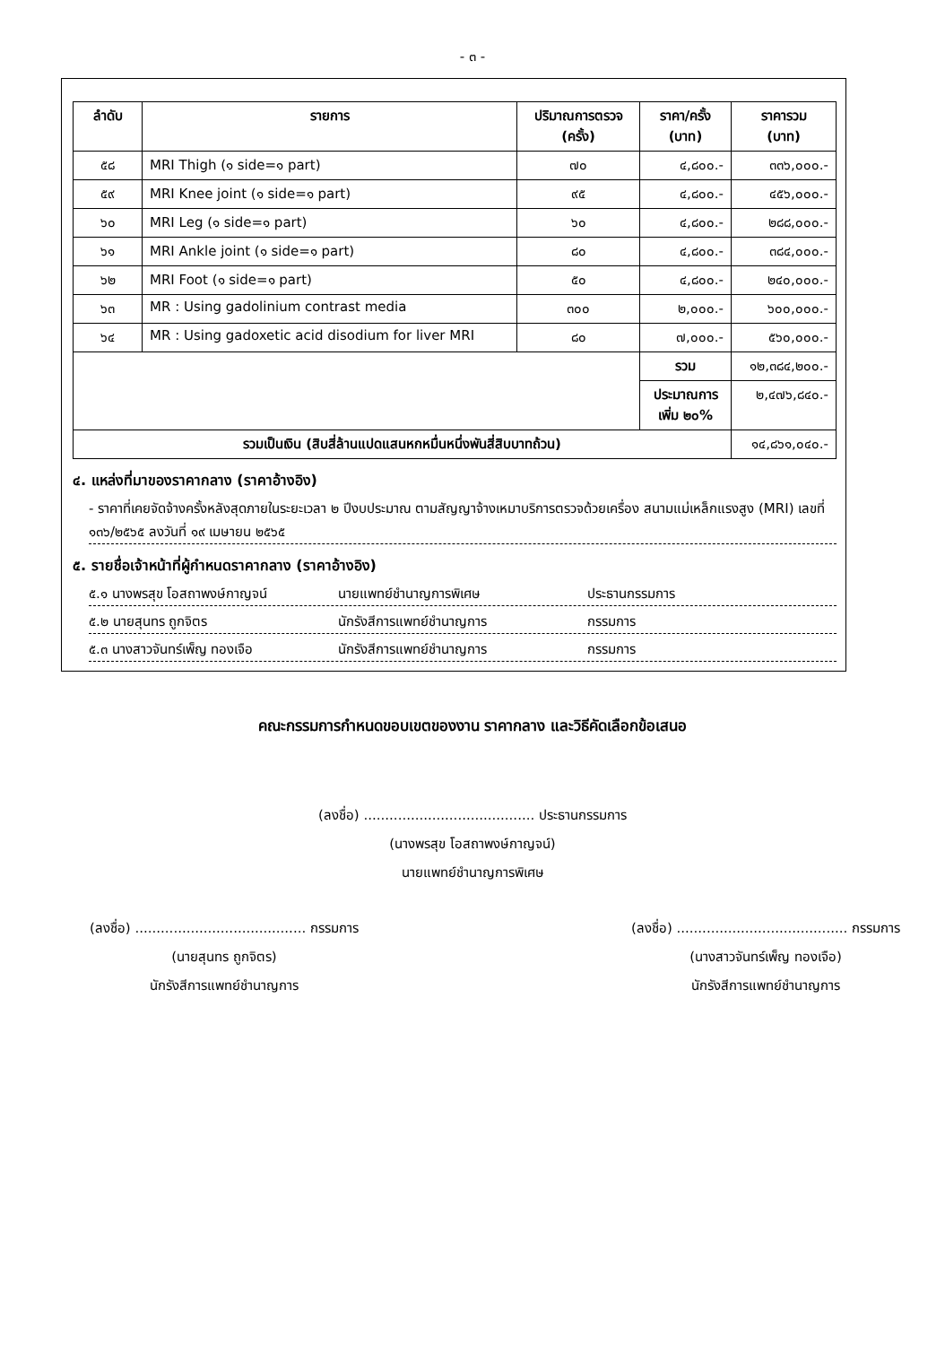- ๓ -
| ลำดับ | รายการ | ปริมาณการตรวจ (ครั้ง) | ราคา/ครั้ง (บาท) | ราคารวม (บาท) |
| --- | --- | --- | --- | --- |
| ๕๘ | MRI Thigh (๑ side=๑ part) | ๗๐ | ๔,๘๐๐.- | ๓๓๖,๐๐๐.- |
| ๕๙ | MRI Knee joint (๑ side=๑ part) | ๙๕ | ๔,๘๐๐.- | ๔๕๖,๐๐๐.- |
| ๖๐ | MRI Leg (๑ side=๑ part) | ๖๐ | ๔,๘๐๐.- | ๒๘๘,๐๐๐.- |
| ๖๑ | MRI Ankle joint (๑ side=๑ part) | ๘๐ | ๔,๘๐๐.- | ๓๘๔,๐๐๐.- |
| ๖๒ | MRI Foot (๑ side=๑ part) | ๕๐ | ๔,๘๐๐.- | ๒๔๐,๐๐๐.- |
| ๖๓ | MR : Using gadolinium contrast media | ๓๐๐ | ๒,๐๐๐.- | ๖๐๐,๐๐๐.- |
| ๖๔ | MR : Using gadoxetic acid disodium for liver MRI | ๘๐ | ๗,๐๐๐.- | ๕๖๐,๐๐๐.- |
| | | | รวม | ๑๒,๓๘๔,๒๐๐.- |
| | | | ประมาณการเพิ่ม ๒๐% | ๒,๔๗๖,๘๔๐.- |
| รวมเป็นเงิน (สิบสี่ล้านแปดแสนหกหมื่นหนึ่งพันสี่สิบบาทถ้วน) | | | | ๑๔,๘๖๑,๐๔๐.- |
๔. แหล่งที่มาของราคากลาง (ราคาอ้างอิง)
- ราคาที่เคยจัดจ้างครั้งหลังสุดภายในระยะเวลา ๒ ปีงบประมาณ ตามสัญญาจ้างเหมาบริการตรวจด้วยเครื่อง สนามแม่เหล็กแรงสูง (MRI) เลขที่ ๑๓๖/๒๕๖๕ ลงวันที่ ๑๙ เมษายน ๒๕๖๕
๕. รายชื่อเจ้าหน้าที่ผู้กำหนดราคากลาง (ราคาอ้างอิง)
๕.๑ นางพรสุข โอสถาพงษ์กาญจน์ นายแพทย์ชำนาญการพิเศษ ประธานกรรมการ
๕.๒ นายสุนทร ถูกจิตร นักรังสีการแพทย์ชำนาญการ กรรมการ
๕.๓ นางสาวจันทร์เพ็ญ ทองเจือ นักรังสีการแพทย์ชำนาญการ กรรมการ
คณะกรรมการกำหนดขอบเขตของงาน ราคากลาง และวิธีคัดเลือกข้อเสนอ
(ลงชื่อ) ........................................ ประธานกรรมการ
(นางพรสุข โอสถาพงษ์กาญจน์)
นายแพทย์ชำนาญการพิเศษ
(ลงชื่อ) ........................................ กรรมการ
(นายสุนทร ถูกจิตร)
นักรังสีการแพทย์ชำนาญการ
(ลงชื่อ) ........................................ กรรมการ
(นางสาวจันทร์เพ็ญ ทองเจือ)
นักรังสีการแพทย์ชำนาญการ